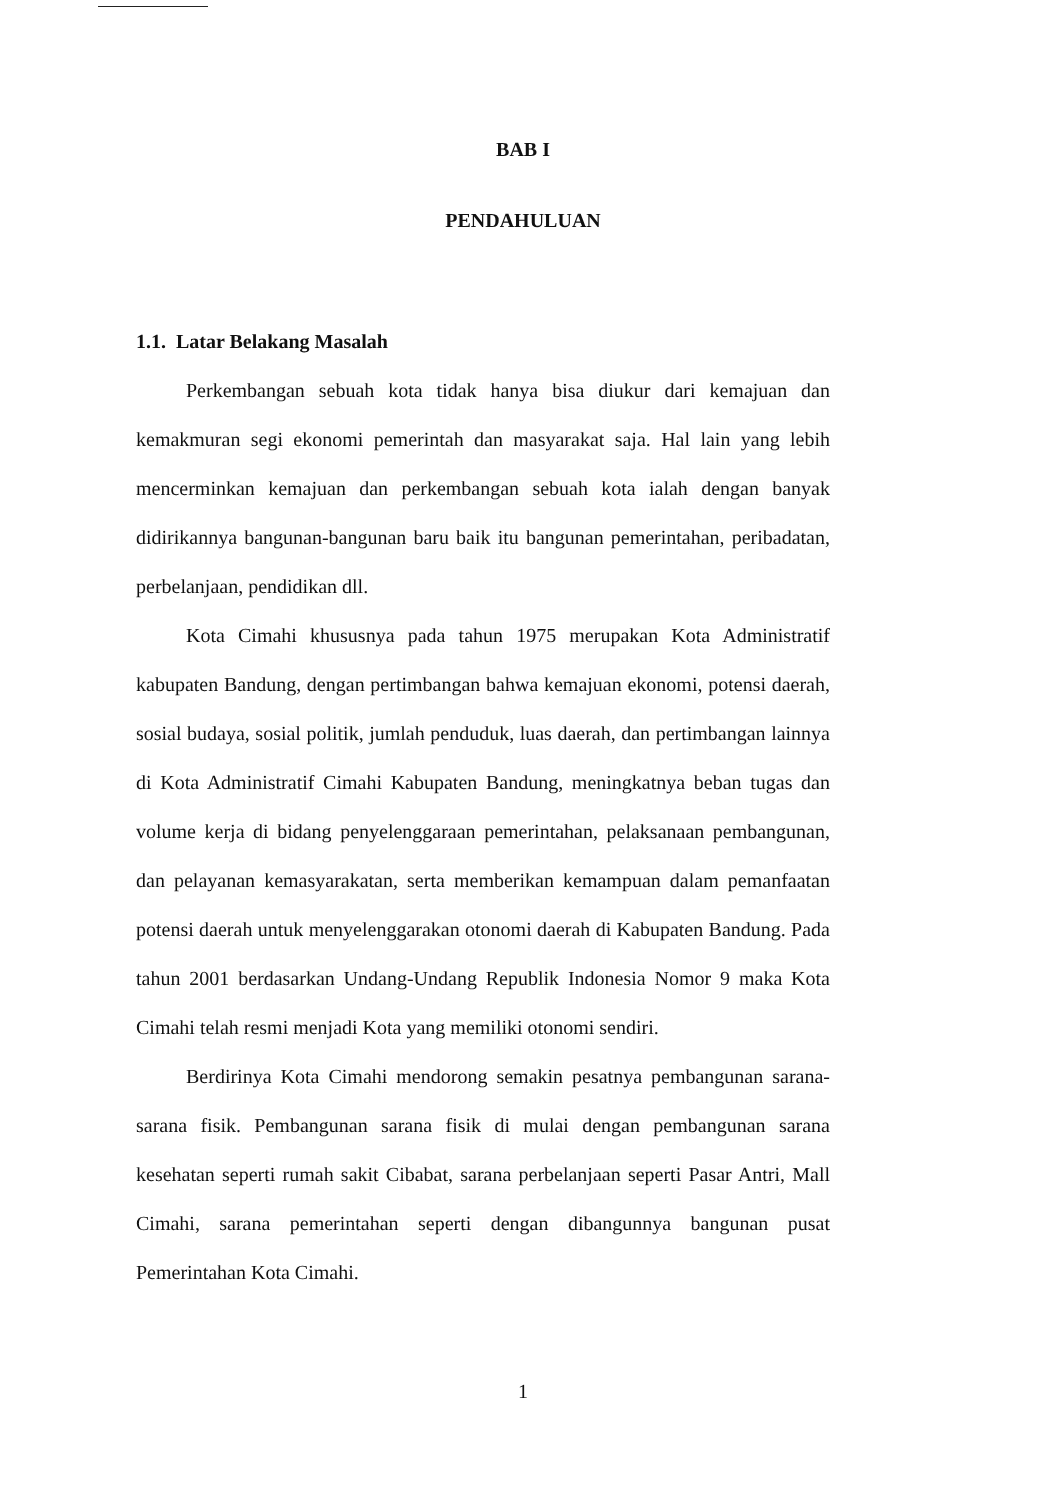BAB I
PENDAHULUAN
1.1. Latar Belakang Masalah
Perkembangan sebuah kota tidak hanya bisa diukur dari kemajuan dan kemakmuran segi ekonomi pemerintah dan masyarakat saja. Hal lain yang lebih mencerminkan kemajuan dan perkembangan sebuah kota ialah dengan banyak didirikannya bangunan-bangunan baru baik itu bangunan pemerintahan, peribadatan, perbelanjaan, pendidikan dll.
Kota Cimahi khususnya pada tahun 1975 merupakan Kota Administratif kabupaten Bandung, dengan pertimbangan bahwa kemajuan ekonomi, potensi daerah, sosial budaya, sosial politik, jumlah penduduk, luas daerah, dan pertimbangan lainnya di Kota Administratif Cimahi Kabupaten Bandung, meningkatnya beban tugas dan volume kerja di bidang penyelenggaraan pemerintahan, pelaksanaan pembangunan, dan pelayanan kemasyarakatan, serta memberikan kemampuan dalam pemanfaatan potensi daerah untuk menyelenggarakan otonomi daerah di Kabupaten Bandung. Pada tahun 2001 berdasarkan Undang-Undang Republik Indonesia Nomor 9 maka Kota Cimahi telah resmi menjadi Kota yang memiliki otonomi sendiri.
Berdirinya Kota Cimahi mendorong semakin pesatnya pembangunan sarana-sarana fisik. Pembangunan sarana fisik di mulai dengan pembangunan sarana kesehatan seperti rumah sakit Cibabat, sarana perbelanjaan seperti Pasar Antri, Mall Cimahi, sarana pemerintahan seperti dengan dibangunnya bangunan pusat Pemerintahan Kota Cimahi.
1